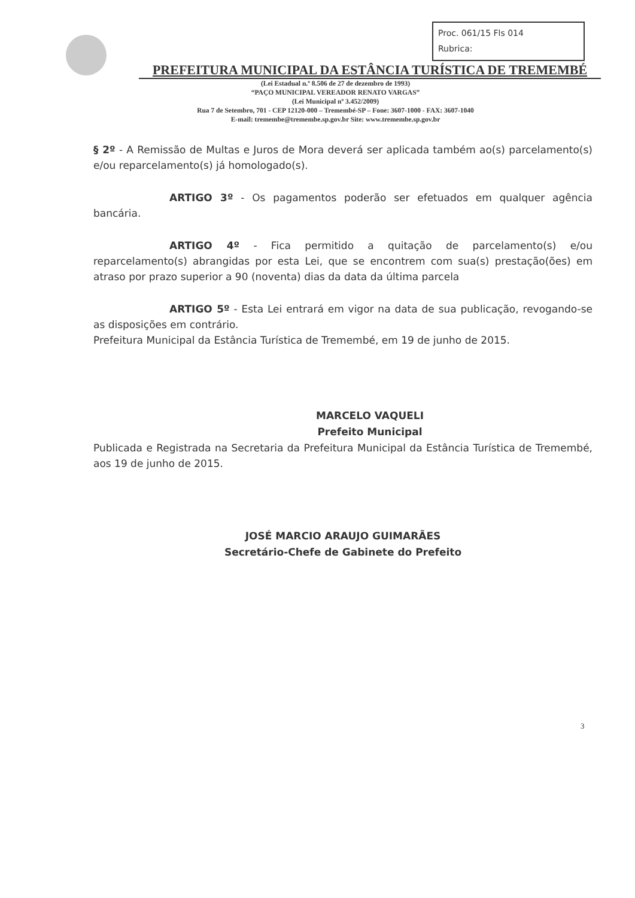Proc. 061/15 Fls 014
Rubrica:
PREFEITURA MUNICIPAL DA ESTÂNCIA TURÍSTICA DE TREMEMBÉ
(Lei Estadual n.º 8.506 de 27 de dezembro de 1993)
“PAÇO MUNICIPAL VEREADOR RENATO VARGAS”
(Lei Municipal nº 3.452/2009)
Rua 7 de Setembro, 701 - CEP 12120-000 – Tremembé-SP – Fone: 3607-1000 - FAX: 3607-1040
E-mail: tremembe@tremembe.sp.gov.br Site: www.tremembe.sp.gov.br
§ 2º - A Remissão de Multas e Juros de Mora deverá ser aplicada também ao(s) parcelamento(s) e/ou reparcelamento(s) já homologado(s).
ARTIGO 3º - Os pagamentos poderão ser efetuados em qualquer agência bancária.
ARTIGO 4º - Fica permitido a quitação de parcelamento(s) e/ou reparcelamento(s) abrangidas por esta Lei, que se encontrem com sua(s) prestação(ões) em atraso por prazo superior a 90 (noventa) dias da data da última parcela
ARTIGO 5º - Esta Lei entrará em vigor na data de sua publicação, revogando-se as disposições em contrário.
Prefeitura Municipal da Estância Turística de Tremembé, em 19 de junho de 2015.
MARCELO VAQUELI
Prefeito Municipal
Publicada e Registrada na Secretaria da Prefeitura Municipal da Estância Turística de Tremembé, aos 19 de junho de 2015.
JOSÉ MARCIO ARAUJO GUIMARÃES
Secretário-Chefe de Gabinete do Prefeito
3